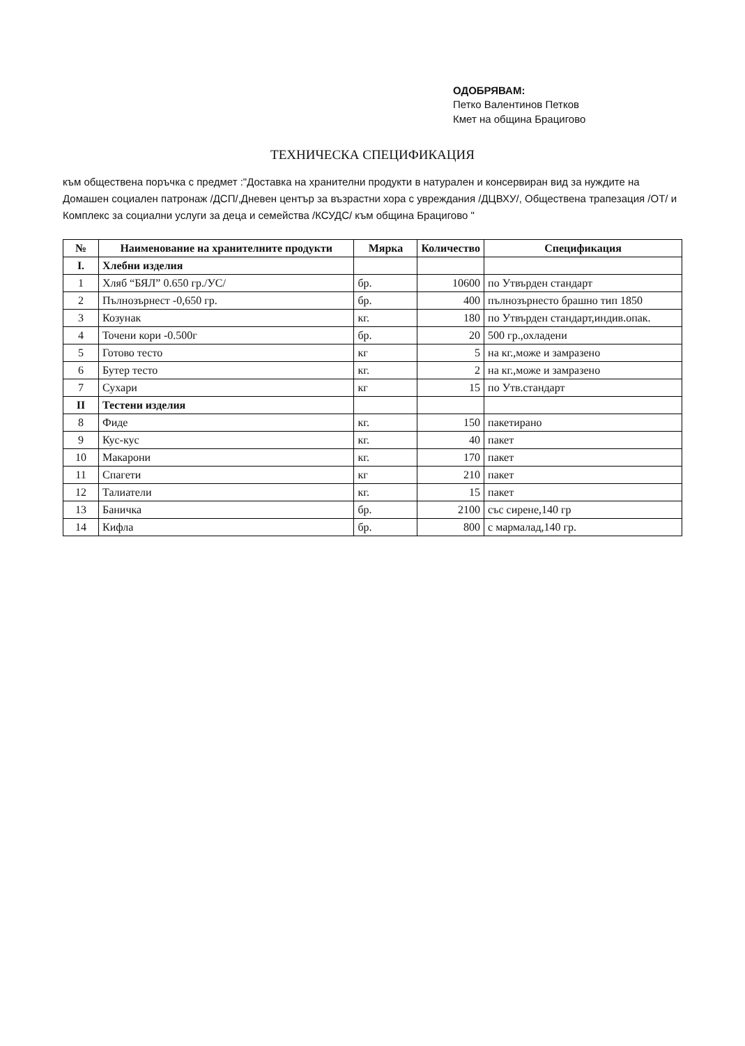ОДОБРЯВАМ:
Петко Валентинов Петков
Кмет на община Брацигово
ТЕХНИЧЕСКА СПЕЦИФИКАЦИЯ
към обществена поръчка с предмет :"Доставка на хранителни продукти в натурален и консервиран вид за нуждите на Домашен социален патронаж /ДСП/,Дневен център за възрастни хора с увреждания /ДЦВХУ/, Обществена трапезация /ОТ/ и Комплекс за социални услуги за деца и семейства /КСУДС/ към община Брацигово "
| № | Наименование на хранителните продукти | Мярка | Количество | Спецификация |
| --- | --- | --- | --- | --- |
| I. | Хлебни изделия | | | |
| 1 | Хляб “БЯЛ” 0.650 гр./УС/ | бр. | 10600 | по Утвърден стандарт |
| 2 | Пълнозърнест -0,650 гр. | бр. | 400 | пълнозърнесто брашно тип 1850 |
| 3 | Козунак | кг. | 180 | по Утвърден стандарт,индив.опак. |
| 4 | Точени кори -0.500г | бр. | 20 | 500 гр.,охладени |
| 5 | Готово тесто | кг | 5 | на кг.,може и замразено |
| 6 | Бутер тесто | кг. | 2 | на кг.,може и замразено |
| 7 | Сухари | кг | 15 | по Утв.стандарт |
| II | Тестени изделия | | | |
| 8 | Фиде | кг. | 150 | пакетирано |
| 9 | Кус-кус | кг. | 40 | пакет |
| 10 | Макарони | кг. | 170 | пакет |
| 11 | Спагети | кг | 210 | пакет |
| 12 | Талиатели | кг. | 15 | пакет |
| 13 | Баничка | бр. | 2100 | със сирене,140 гр |
| 14 | Кифла | бр. | 800 | с мармалад,140 гр. |